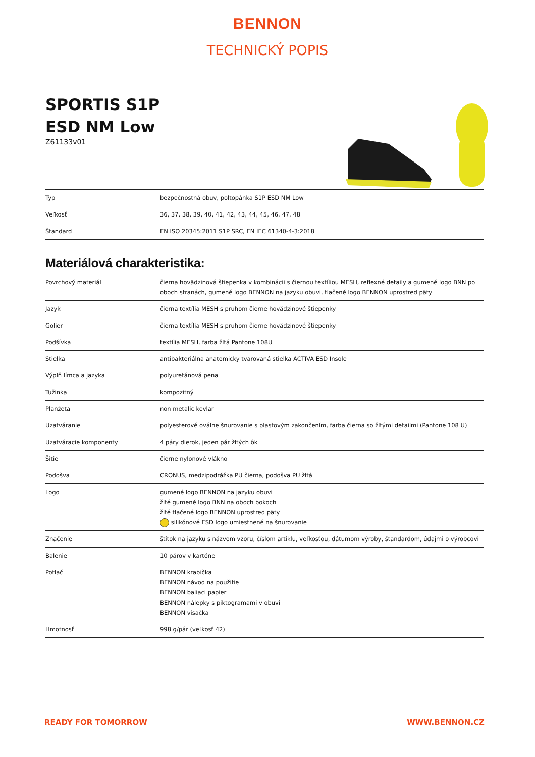BENNON
TECHNICKÝ POPIS
SPORTIS S1P
ESD NM Low
Z61133v01
| Typ | bezpečnostná obuv, poltopánka S1P ESD NM Low |
| Veľkosť | 36, 37, 38, 39, 40, 41, 42, 43, 44, 45, 46, 47, 48 |
| Štandard | EN ISO 20345:2011 S1P SRC, EN IEC 61340-4-3:2018 |
Materiálová charakteristika:
| Povrchový materiál | čierna hovädzinová štiepenka v kombinácii s čiernou textíliou MESH, reflexné detaily a gumené logo BNN po oboch stranách, gumené logo BENNON na jazyku obuvi, tlačené logo BENNON uprostred päty |
| Jazyk | čierna textília MESH s pruhom čierne hovädzinové štiepenky |
| Golier | čierna textília MESH s pruhom čierne hovädzinové štiepenky |
| Podšívka | textília MESH, farba žltá Pantone 108U |
| Stielka | antibakteriálna anatomicky tvarovaná stielka ACTIVA ESD Insole |
| Výplň límca a jazyka | polyuretánová pena |
| Tužinka | kompozitný |
| Planžeta | non metalic kevlar |
| Uzatváranie | polyesterové oválne šnurovanie s plastovým zakončením, farba čierna so žltými detailmi (Pantone 108 U) |
| Uzatváracie komponenty | 4 páry dierok, jeden pár žltých ôk |
| Šitie | čierne nylonové vlákno |
| Podošva | CRONUS, medzipodrážka PU čierna, podošva PU žltá |
| Logo | gumené logo BENNON na jazyku obuvi žlté gumené logo BNN na oboch bokoch žlté tlačené logo BENNON uprostred päty silikónové ESD logo umiestnené na šnurovanie |
| Značenie | štítok na jazyku s názvom vzoru, číslom artiklu, veľkosťou, dátumom výroby, štandardom, údajmi o výrobcovi |
| Balenie | 10 párov v kartóne |
| Potlač | BENNON krabička BENNON návod na použitie BENNON baliaci papier BENNON nálepky s piktogramami v obuvi BENNON visačka |
| Hmotnosť | 998 g/pár (veľkosť 42) |
READY FOR TOMORROW WWW.BENNON.CZ